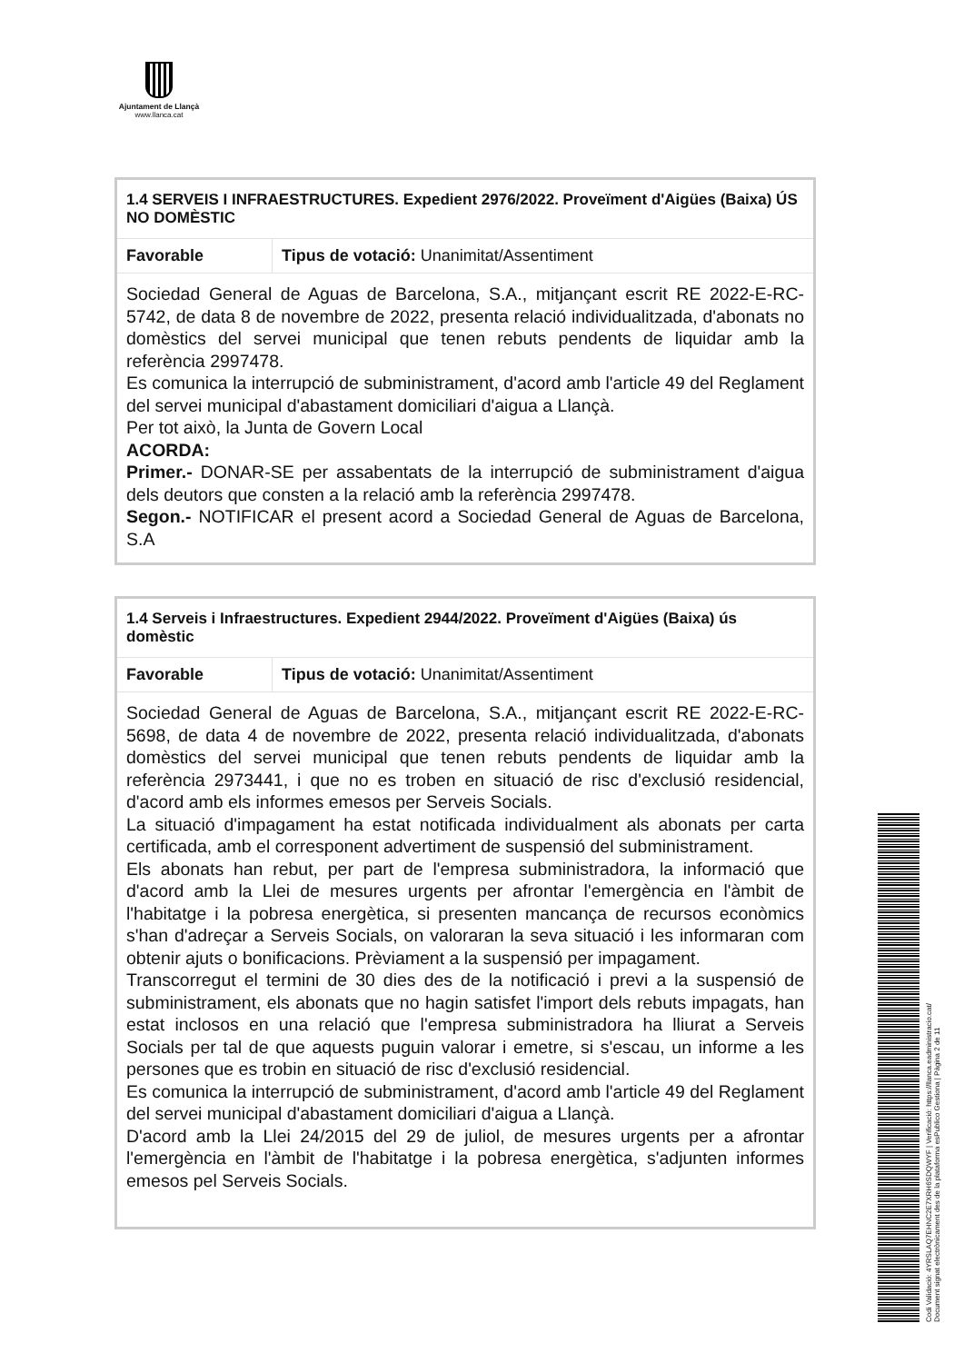Ajuntament de Llançà
www.llanca.cat
| 1.4 SERVEIS I INFRAESTRUCTURES. Expedient 2976/2022. Proveïment d'Aigües (Baixa) ÚS NO DOMÈSTIC | |
| Favorable | Tipus de votació: Unanimitat/Assentiment |
| Sociedad General de Aguas de Barcelona, S.A., mitjançant escrit RE 2022-E-RC-5742, de data 8 de novembre de 2022, presenta relació individualitzada, d'abonats no domèstics del servei municipal que tenen rebuts pendents de liquidar amb la referència 2997478. Es comunica la interrupció de subministrament, d'acord amb l'article 49 del Reglament del servei municipal d'abastament domiciliari d'aigua a Llançà. Per tot això, la Junta de Govern Local ACORDA: Primer.- DONAR-SE per assabentats de la interrupció de subministrament d'aigua dels deutors que consten a la relació amb la referència 2997478. Segon.- NOTIFICAR el present acord a Sociedad General de Aguas de Barcelona, S.A | |
| 1.4 Serveis i Infraestructures. Expedient 2944/2022. Proveïment d'Aigües (Baixa) ús domèstic | |
| Favorable | Tipus de votació: Unanimitat/Assentiment |
| Sociedad General de Aguas de Barcelona, S.A., mitjançant escrit RE 2022-E-RC-5698, de data 4 de novembre de 2022, presenta relació individualitzada, d'abonats domèstics del servei municipal que tenen rebuts pendents de liquidar amb la referència 2973441, i que no es troben en situació de risc d'exclusió residencial, d'acord amb els informes emesos per Serveis Socials. La situació d'impagament ha estat notificada individualment als abonats per carta certificada, amb el corresponent advertiment de suspensió del subministrament. Els abonats han rebut, per part de l'empresa subministradora, la informació que d'acord amb la Llei de mesures urgents per afrontar l'emergència en l'àmbit de l'habitatge i la pobresa energètica, si presenten mancança de recursos econòmics s'han d'adreçar a Serveis Socials, on valoraran la seva situació i les informaran com obtenir ajuts o bonificacions. Prèviament a la suspensió per impagament. Transcorregut el termini de 30 dies des de la notificació i previ a la suspensió de subministrament, els abonats que no hagin satisfet l'import dels rebuts impagats, han estat inclosos en una relació que l'empresa subministradora ha lliurat a Serveis Socials per tal de que aquests puguin valorar i emetre, si s'escau, un informe a les persones que es trobin en situació de risc d'exclusió residencial. Es comunica la interrupció de subministrament, d'acord amb l'article 49 del Reglament del servei municipal d'abastament domiciliari d'aigua a Llançà. D'acord amb la Llei 24/2015 del 29 de juliol, de mesures urgents per a afrontar l'emergència en l'àmbit de l'habitatge i la pobresa energètica, s'adjunten informes emesos pel Serveis Socials. | |
Codi Validació: 4YRSLAQ7EHNC2E7XRH6SDQWYF | Verificació: https://llanca.eadministracio.cat/
Document signat electrònicament des de la plataforma esPublico Gestiona | Pàgina 2 de 11